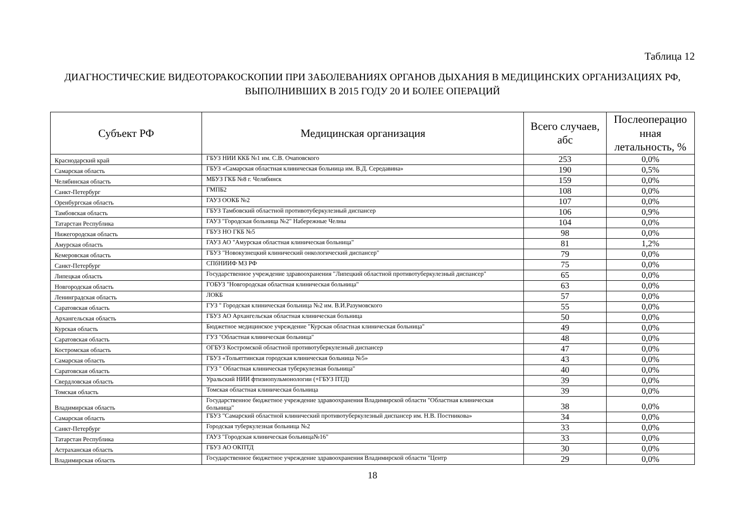Таблица 12
ДИАГНОСТИЧЕСКИЕ ВИДЕОТОРАКОСКОПИИ ПРИ ЗАБОЛЕВАНИЯХ ОРГАНОВ ДЫХАНИЯ В МЕДИЦИНСКИХ ОРГАНИЗАЦИЯХ РФ,
ВЫПОЛНИВШИХ В 2015 ГОДУ 20 И БОЛЕЕ ОПЕРАЦИЙ
| Субъект РФ | Медицинская организация | Всего случаев, абс | Послеоперацио нная летальность, % |
| --- | --- | --- | --- |
| Краснодарский край | ГБУЗ НИИ ККБ №1 им. С.В. Очаповского | 253 | 0,0% |
| Самарская область | ГБУЗ «Самарская областная клиническая больница им. В.Д. Середавина» | 190 | 0,5% |
| Челябинская область | МБУЗ ГКБ №8 г. Челябинск | 159 | 0,0% |
| Санкт-Петербург | ГМПБ2 | 108 | 0,0% |
| Оренбургская область | ГАУЗ ООКБ №2 | 107 | 0,0% |
| Тамбовская область | ГБУЗ Тамбовский областной противотуберкулезный диспансер | 106 | 0,9% |
| Татарстан Республика | ГАУЗ "Городская больница №2" Набережные Челны | 104 | 0,0% |
| Нижегородская область | ГБУЗ НО ГКБ №5 | 98 | 0,0% |
| Амурская область | ГАУЗ АО "Амурская областная клиническая больница" | 81 | 1,2% |
| Кемеровская область | ГБУЗ "Новокузнецкий клинический онкологический диспансер" | 79 | 0,0% |
| Санкт-Петербург | СПбНИИФ МЗ РФ | 75 | 0,0% |
| Липецкая область | Государственное учреждение здравоохранения "Липецкий областной противотуберкулезный диспансер" | 65 | 0,0% |
| Новгородская область | ГОБУЗ "Новгородская областная клиническая больница" | 63 | 0,0% |
| Ленинградская область | ЛОКБ | 57 | 0,0% |
| Саратовская область | ГУЗ " Городская клиническая больница №2 им. В.И.Разумовского | 55 | 0,0% |
| Архангельская область | ГБУЗ АО Архангельская областная клиническая больница | 50 | 0,0% |
| Курская область | Бюджетное медицинское учреждение "Курская областная клиническая больница" | 49 | 0,0% |
| Саратовская область | ГУЗ "Областная клиническая больница" | 48 | 0,0% |
| Костромская область | ОГБУЗ Костромской областной противотуберкулезный диспансер | 47 | 0,0% |
| Самарская область | ГБУЗ «Тольяттинская городская клиническая больница №5» | 43 | 0,0% |
| Саратовская область | ГУЗ " Областная клиническая туберкулезная больница" | 40 | 0,0% |
| Свердловская область | Уральский НИИ фтизиопульмонологии (+ГБУЗ ПТД) | 39 | 0,0% |
| Томская область | Томская областная клиническая больница | 39 | 0,0% |
| Владимирская область | Государственное бюджетное учреждение здравоохранения Владимирской области "Областная клиническая больница" | 38 | 0,0% |
| Самарская область | ГБУЗ "Самарский областной клинический противотуберкулезный диспансер им. Н.В. Постникова» | 34 | 0,0% |
| Санкт-Петербург | Городская туберкулезная больница №2 | 33 | 0,0% |
| Татарстан Республика | ГАУЗ "Городская клиническая больница№16" | 33 | 0,0% |
| Астраханская область | ГБУЗ АО ОКПТД | 30 | 0,0% |
| Владимирская область | Государственное бюджетное учреждение здравоохранения Владимирской области "Центр | 29 | 0,0% |
18